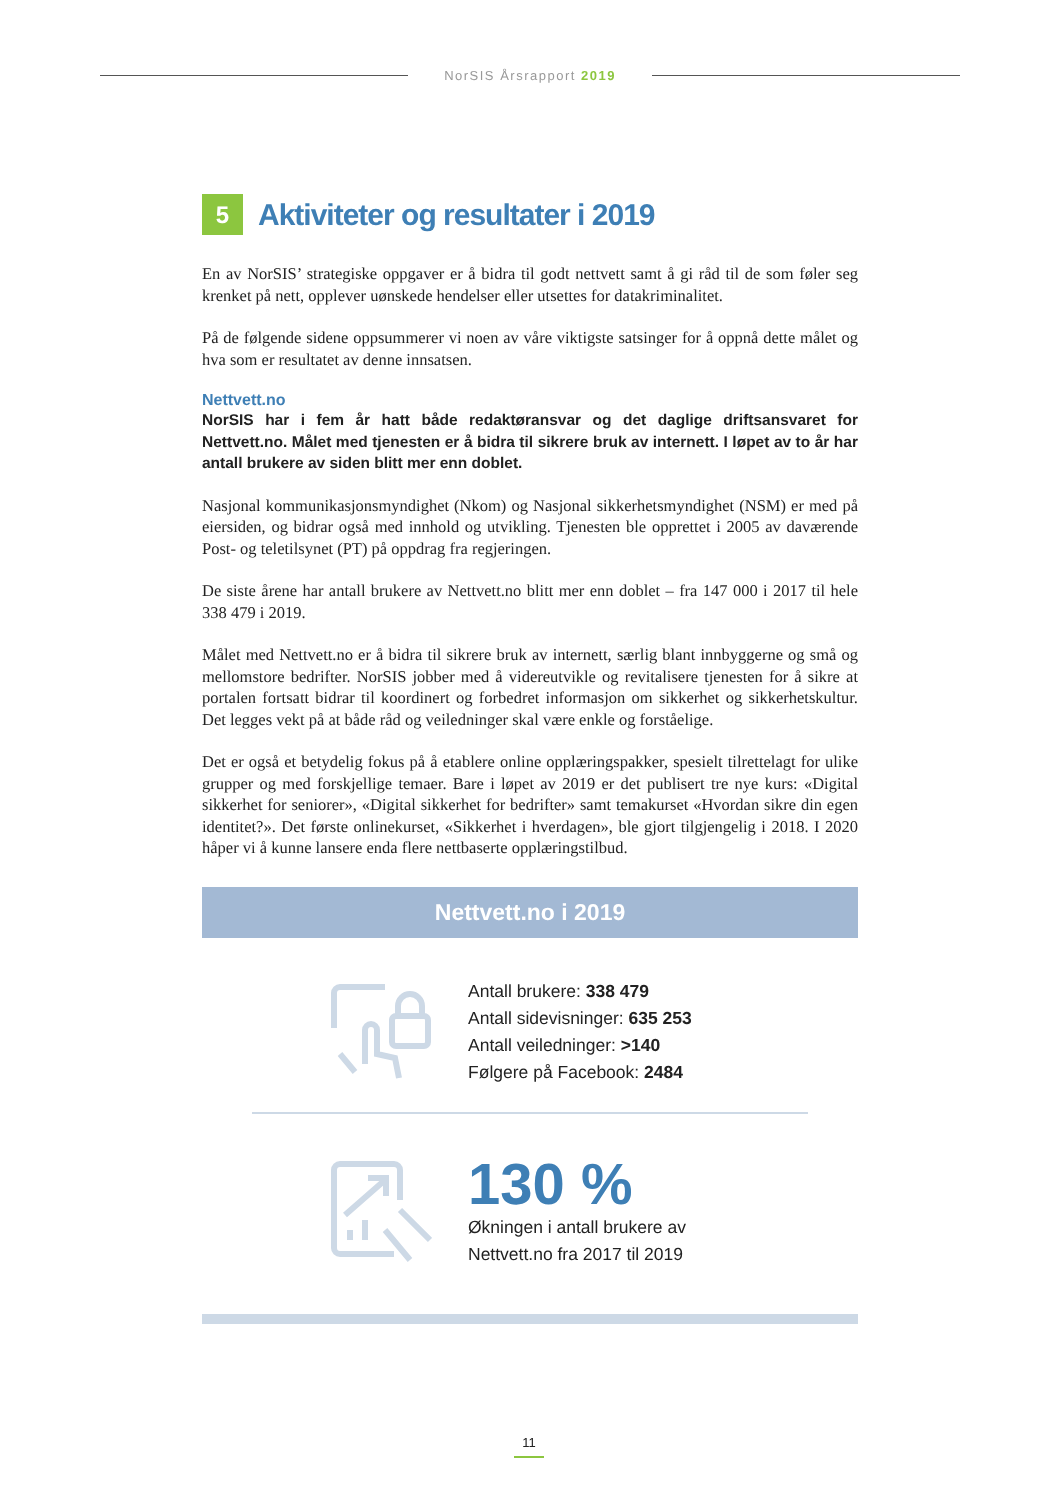NorSIS Årsrapport 2019
5 Aktiviteter og resultater i 2019
En av NorSIS’ strategiske oppgaver er å bidra til godt nettvett samt å gi råd til de som føler seg krenket på nett, opplever uønskede hendelser eller utsettes for datakriminalitet.
På de følgende sidene oppsummerer vi noen av våre viktigste satsinger for å oppnå dette målet og hva som er resultatet av denne innsatsen.
Nettvett.no
NorSIS har i fem år hatt både redaktøransvar og det daglige driftsansvaret for Nettvett.no. Målet med tjenesten er å bidra til sikrere bruk av internett. I løpet av to år har antall brukere av siden blitt mer enn doblet.
Nasjonal kommunikasjonsmyndighet (Nkom) og Nasjonal sikkerhetsmyndighet (NSM) er med på eiersiden, og bidrar også med innhold og utvikling. Tjenesten ble opprettet i 2005 av daværende Post- og teletilsynet (PT) på oppdrag fra regjeringen.
De siste årene har antall brukere av Nettvett.no blitt mer enn doblet – fra 147 000 i 2017 til hele 338 479 i 2019.
Målet med Nettvett.no er å bidra til sikrere bruk av internett, særlig blant innbyggerne og små og mellomstore bedrifter. NorSIS jobber med å videreutvikle og revitalisere tjenesten for å sikre at portalen fortsatt bidrar til koordinert og forbedret informasjon om sikkerhet og sikkerhetskultur. Det legges vekt på at både råd og veiledninger skal være enkle og forståelige.
Det er også et betydelig fokus på å etablere online opplæringspakker, spesielt tilrettelagt for ulike grupper og med forskjellige temaer. Bare i løpet av 2019 er det publisert tre nye kurs: «Digital sikkerhet for seniorer», «Digital sikkerhet for bedrifter» samt temakurset «Hvordan sikre din egen identitet?». Det første onlinekurset, «Sikkerhet i hverdagen», ble gjort tilgjengelig i 2018. I 2020 håper vi å kunne lansere enda flere nettbaserte opplæringstilbud.
Nettvett.no i 2019
Antall brukere: 338 479
Antall sidevisninger: 635 253
Antall veiledninger: >140
Følgere på Facebook: 2484
130 %
Økningen i antall brukere av
Nettvett.no fra 2017 til 2019
11